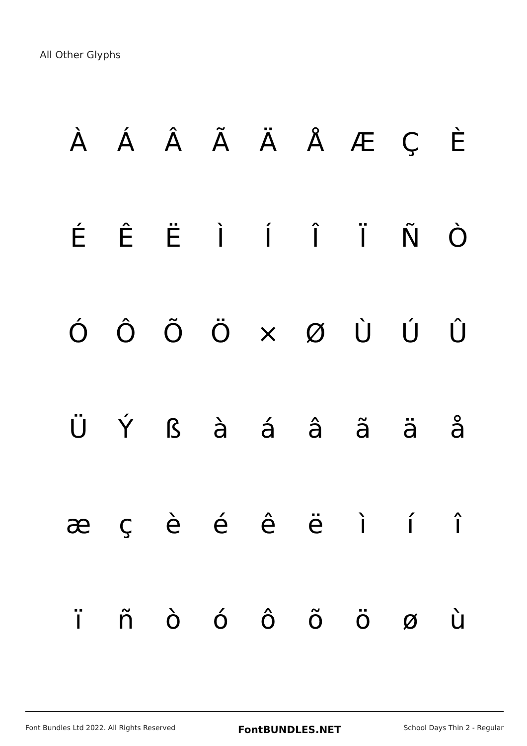All Other Glyphs
À Á Â Ã Ä Å Æ Ç È
É Ê Ë Ì Í Î Ï Ñ Ò
Ó Ô Õ Ö × Ø Ù Ú Û
Ü Ý ß à á â ã ä å
æ ç è é ê ë ì í î
ï ñ ò ó ô õ ö ø ù
Font Bundles Ltd 2022. All Rights Reserved FontBUNDLES.NET School Days Thin 2 - Regular